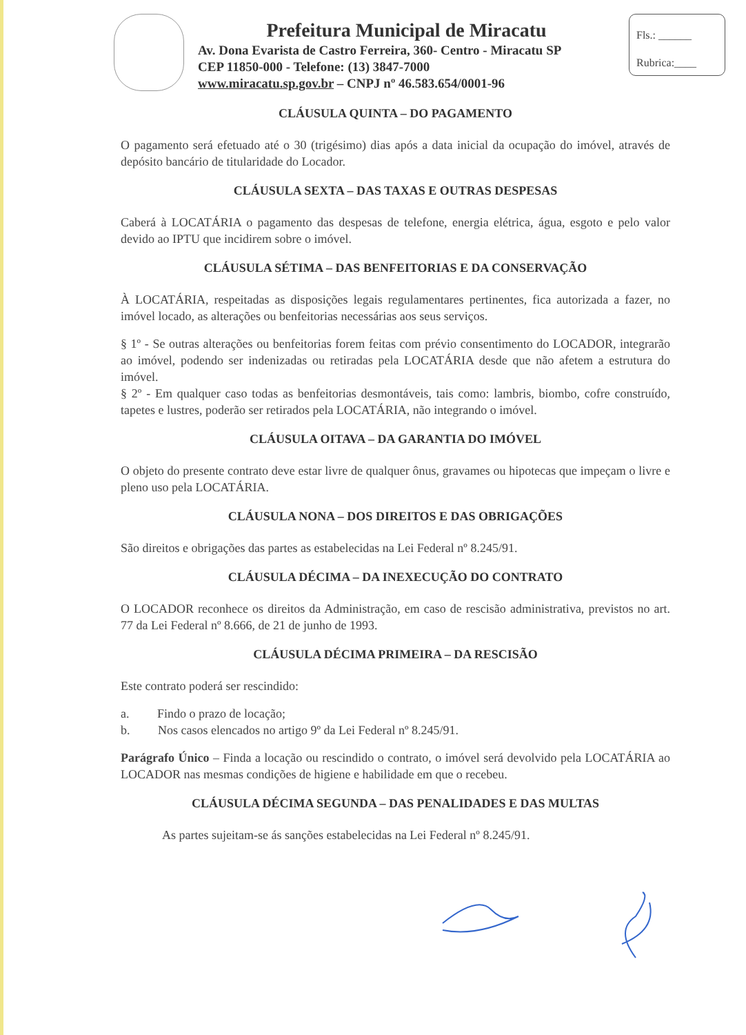Prefeitura Municipal de Miracatu
Av. Dona Evarista de Castro Ferreira, 360- Centro - Miracatu SP
CEP 11850-000 - Telefone: (13) 3847-7000
www.miracatu.sp.gov.br – CNPJ nº 46.583.654/0001-96
Fls.: ______
Rubrica:____
CLÁUSULA QUINTA – DO PAGAMENTO
O pagamento será efetuado até o 30 (trigésimo) dias após a data inicial da ocupação do imóvel, através de depósito bancário de titularidade do Locador.
CLÁUSULA SEXTA – DAS TAXAS E OUTRAS DESPESAS
Caberá à LOCATÁRIA o pagamento das despesas de telefone, energia elétrica, água, esgoto e pelo valor devido ao IPTU que incidirem sobre o imóvel.
CLÁUSULA SÉTIMA – DAS BENFEITORIAS E DA CONSERVAÇÃO
À LOCATÁRIA, respeitadas as disposições legais regulamentares pertinentes, fica autorizada a fazer, no imóvel locado, as alterações ou benfeitorias necessárias aos seus serviços.
§ 1º - Se outras alterações ou benfeitorias forem feitas com prévio consentimento do LOCADOR, integrarão ao imóvel, podendo ser indenizadas ou retiradas pela LOCATÁRIA desde que não afetem a estrutura do imóvel.
§ 2º - Em qualquer caso todas as benfeitorias desmontáveis, tais como: lambris, biombo, cofre construído, tapetes e lustres, poderão ser retirados pela LOCATÁRIA, não integrando o imóvel.
CLÁUSULA OITAVA – DA GARANTIA DO IMÓVEL
O objeto do presente contrato deve estar livre de qualquer ônus, gravames ou hipotecas que impeçam o livre e pleno uso pela LOCATÁRIA.
CLÁUSULA NONA – DOS DIREITOS E DAS OBRIGAÇÕES
São direitos e obrigações das partes as estabelecidas na Lei Federal nº 8.245/91.
CLÁUSULA DÉCIMA – DA INEXECUÇÃO DO CONTRATO
O LOCADOR reconhece os direitos da Administração, em caso de rescisão administrativa, previstos no art. 77 da Lei Federal nº 8.666, de 21 de junho de 1993.
CLÁUSULA DÉCIMA PRIMEIRA – DA RESCISÃO
Este contrato poderá ser rescindido:
a. Findo o prazo de locação;
b. Nos casos elencados no artigo 9º da Lei Federal nº 8.245/91.
Parágrafo Único – Finda a locação ou rescindido o contrato, o imóvel será devolvido pela LOCATÁRIA ao LOCADOR nas mesmas condições de higiene e habilidade em que o recebeu.
CLÁUSULA DÉCIMA SEGUNDA – DAS PENALIDADES E DAS MULTAS
As partes sujeitam-se ás sanções estabelecidas na Lei Federal nº 8.245/91.